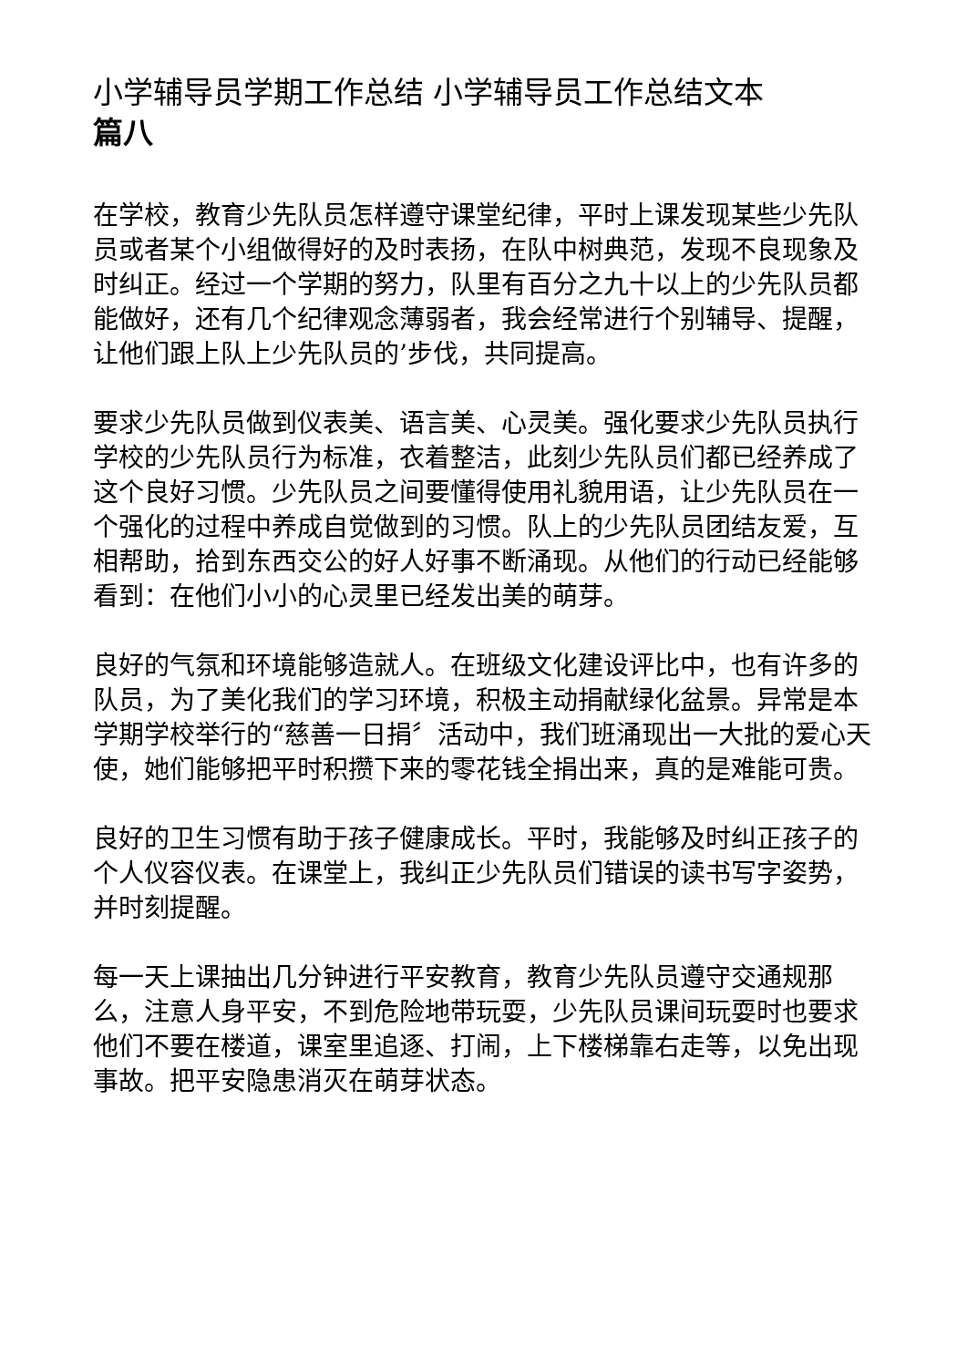小学辅导员学期工作总结 小学辅导员工作总结文本
篇八
在学校，教育少先队员怎样遵守课堂纪律，平时上课发现某些少先队员或者某个小组做得好的及时表扬，在队中树典范，发现不良现象及时纠正。经过一个学期的努力，队里有百分之九十以上的少先队员都能做好，还有几个纪律观念薄弱者，我会经常进行个别辅导、提醒，让他们跟上队上少先队员的’步伐，共同提高。
要求少先队员做到仪表美、语言美、心灵美。强化要求少先队员执行学校的少先队员行为标准，衣着整洁，此刻少先队员们都已经养成了这个良好习惯。少先队员之间要懂得使用礼貌用语，让少先队员在一个强化的过程中养成自觉做到的习惯。队上的少先队员团结友爱，互相帮助，拾到东西交公的好人好事不断涌现。从他们的行动已经能够看到：在他们小小的心灵里已经发出美的萌芽。
良好的气氛和环境能够造就人。在班级文化建设评比中，也有许多的队员，为了美化我们的学习环境，积极主动捐献绿化盆景。异常是本学期学校举行的“慈善一日捐〞活动中，我们班涌现出一大批的爱心天使，她们能够把平时积攒下来的零花钱全捐出来，真的是难能可贵。
良好的卫生习惯有助于孩子健康成长。平时，我能够及时纠正孩子的个人仪容仪表。在课堂上，我纠正少先队员们错误的读书写字姿势，并时刻提醒。
每一天上课抽出几分钟进行平安教育，教育少先队员遵守交通规那么，注意人身平安，不到危险地带玩耍，少先队员课间玩耍时也要求他们不要在楼道，课室里追逐、打闹，上下楼梯靠右走等，以免出现事故。把平安隐患消灭在萌芽状态。